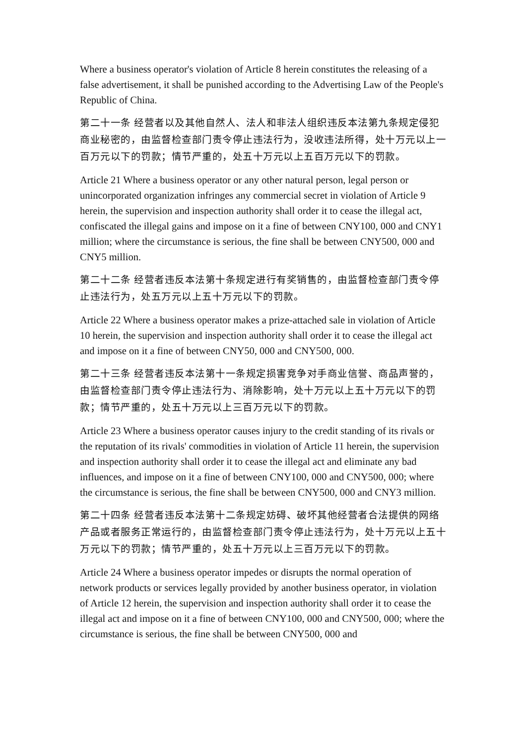Where a business operator's violation of Article 8 herein constitutes the releasing of a false advertisement, it shall be punished according to the Advertising Law of the People's Republic of China.
第二十一条 经营者以及其他自然人、法人和非法人组织违反本法第九条规定侵犯商业秘密的，由监督检查部门责令停止违法行为，没收违法所得，处十万元以上一百万元以下的罚款；情节严重的，处五十万元以上五百万元以下的罚款。
Article 21 Where a business operator or any other natural person, legal person or unincorporated organization infringes any commercial secret in violation of Article 9 herein, the supervision and inspection authority shall order it to cease the illegal act, confiscated the illegal gains and impose on it a fine of between CNY100, 000 and CNY1 million; where the circumstance is serious, the fine shall be between CNY500, 000 and CNY5 million.
第二十二条 经营者违反本法第十条规定进行有奖销售的，由监督检查部门责令停止违法行为，处五万元以上五十万元以下的罚款。
Article 22 Where a business operator makes a prize-attached sale in violation of Article 10 herein, the supervision and inspection authority shall order it to cease the illegal act and impose on it a fine of between CNY50, 000 and CNY500, 000.
第二十三条 经营者违反本法第十一条规定损害竞争对手商业信誉、商品声誉的，由监督检查部门责令停止违法行为、消除影响，处十万元以上五十万元以下的罚款；情节严重的，处五十万元以上三百万元以下的罚款。
Article 23 Where a business operator causes injury to the credit standing of its rivals or the reputation of its rivals' commodities in violation of Article 11 herein, the supervision and inspection authority shall order it to cease the illegal act and eliminate any bad influences, and impose on it a fine of between CNY100, 000 and CNY500, 000; where the circumstance is serious, the fine shall be between CNY500, 000 and CNY3 million.
第二十四条 经营者违反本法第十二条规定妨碍、破坏其他经营者合法提供的网络产品或者服务正常运行的，由监督检查部门责令停止违法行为，处十万元以上五十万元以下的罚款；情节严重的，处五十万元以上三百万元以下的罚款。
Article 24 Where a business operator impedes or disrupts the normal operation of network products or services legally provided by another business operator, in violation of Article 12 herein, the supervision and inspection authority shall order it to cease the illegal act and impose on it a fine of between CNY100, 000 and CNY500, 000; where the circumstance is serious, the fine shall be between CNY500, 000 and